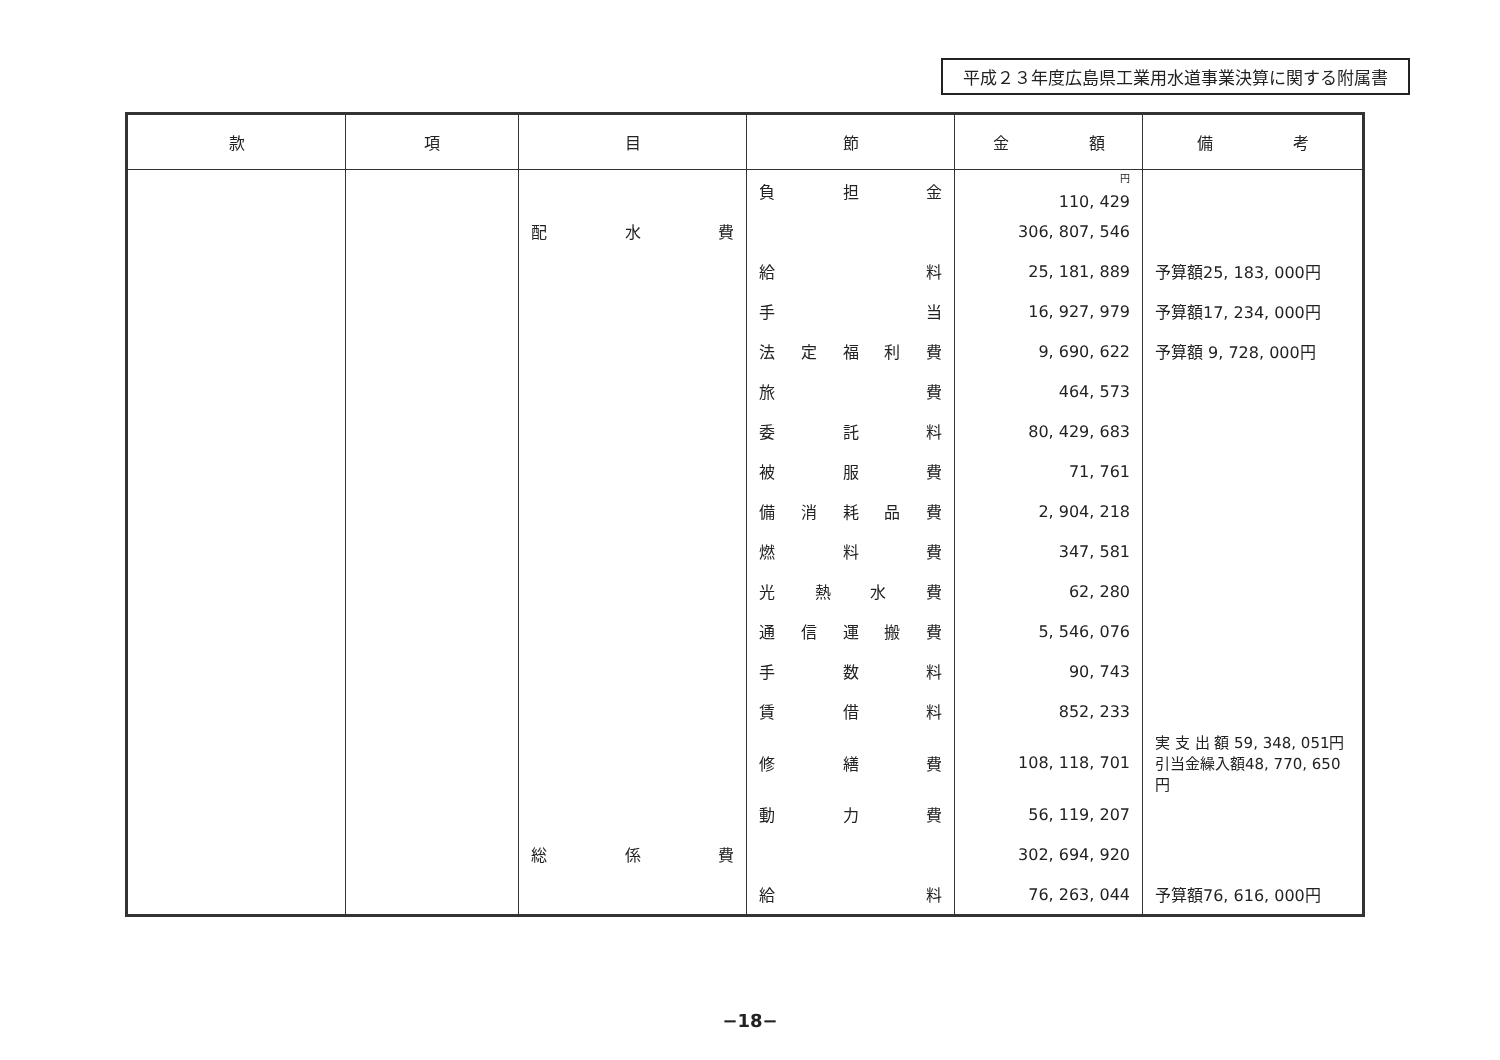平成２３年度広島県工業用水道事業決算に関する附属書
| 款 | 項 | 目 | 節 | 金 額 | 備 考 |
| --- | --- | --- | --- | --- | --- |
| | | | 負 担 金 | <sup>円</sup> 110, 429 | |
| | | 配 水 費 | | 306, 807, 546 | |
| | | | 給 料 | 25, 181, 889 | 予算額25, 183, 000円 |
| | | | 手 当 | 16, 927, 979 | 予算額17, 234, 000円 |
| | | | 法 定 福 利 費 | 9, 690, 622 | 予算額 9, 728, 000円 |
| | | | 旅 費 | 464, 573 | |
| | | | 委 託 料 | 80, 429, 683 | |
| | | | 被 服 費 | 71, 761 | |
| | | | 備 消 耗 品 費 | 2, 904, 218 | |
| | | | 燃 料 費 | 347, 581 | |
| | | | 光 熱 水 費 | 62, 280 | |
| | | | 通 信 運 搬 費 | 5, 546, 076 | |
| | | | 手 数 料 | 90, 743 | |
| | | | 賃 借 料 | 852, 233 | |
| | | | 修 繕 費 | 108, 118, 701 | 実 支 出 額 59, 348, 051円 引当金繰入額48, 770, 650円 |
| | | | 動 力 費 | 56, 119, 207 | |
| | | 総 係 費 | | 302, 694, 920 | |
| | | | 給 料 | 76, 263, 044 | 予算額76, 616, 000円 |
−18−